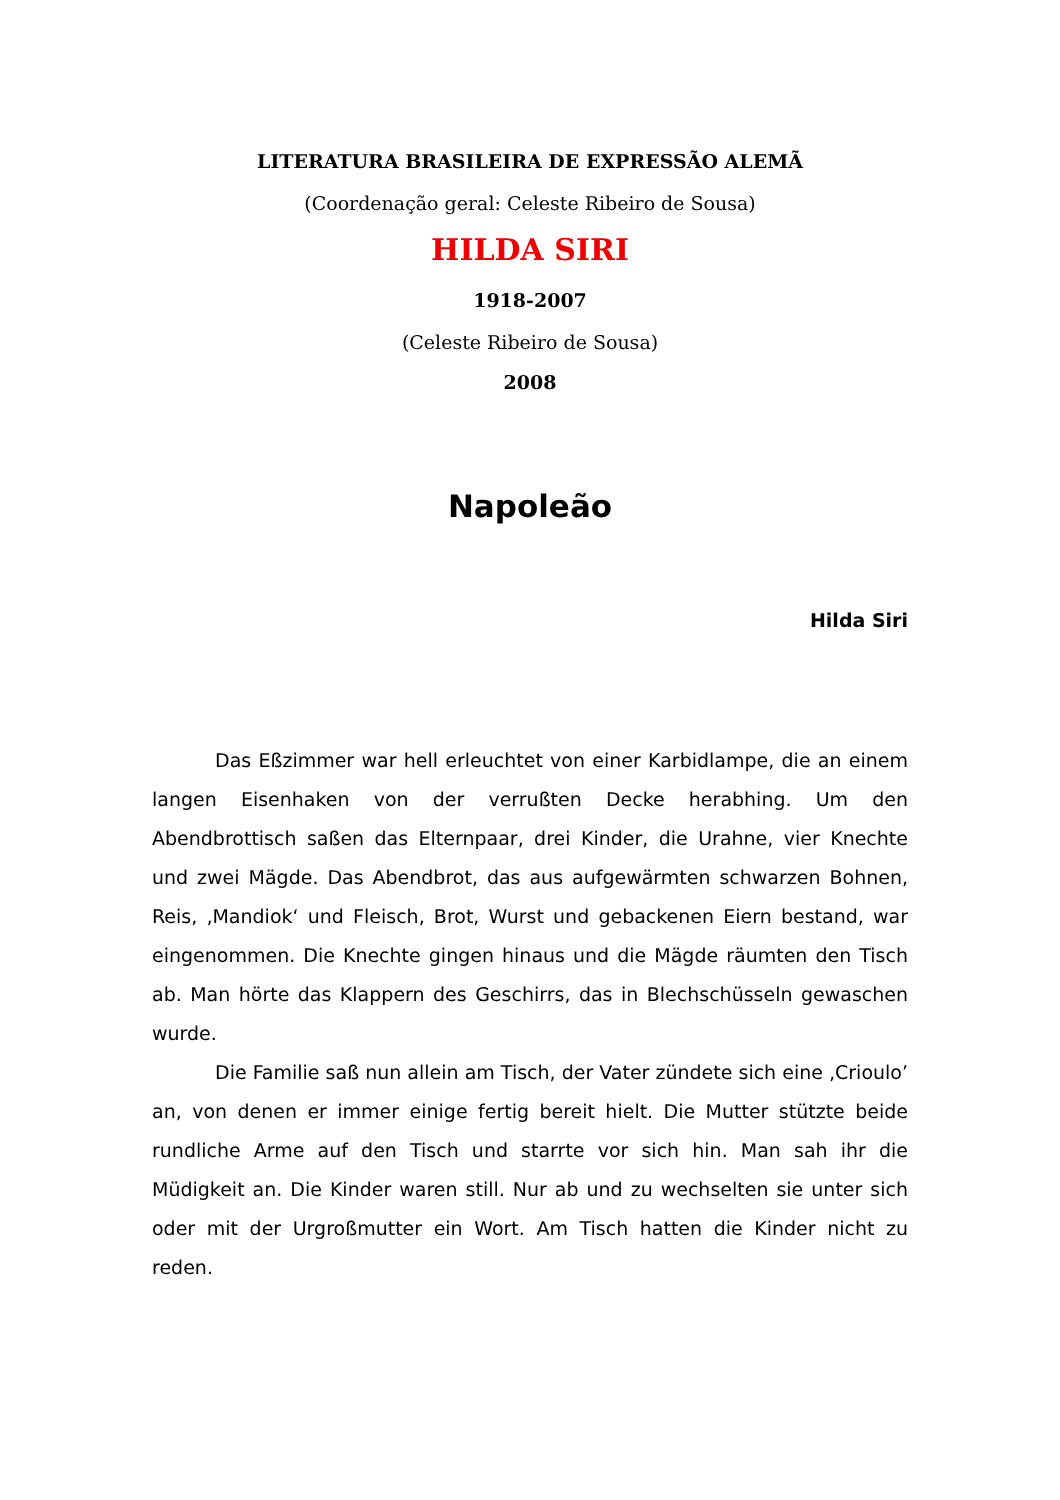LITERATURA BRASILEIRA DE EXPRESSÃO ALEMÃ
(Coordenação geral: Celeste Ribeiro de Sousa)
HILDA SIRI
1918-2007
(Celeste Ribeiro de Sousa)
2008
Napoleão
Hilda Siri
Das Eßzimmer war hell erleuchtet von einer Karbidlampe, die an einem langen Eisenhaken von der verrußten Decke herabhing. Um den Abendbrottisch saßen das Elternpaar, drei Kinder, die Urahne, vier Knechte und zwei Mägde. Das Abendbrot, das aus aufgewärmten schwarzen Bohnen, Reis, ‚Mandiok‘ und Fleisch, Brot, Wurst und gebackenen Eiern bestand, war eingenommen. Die Knechte gingen hinaus und die Mägde räumten den Tisch ab. Man hörte das Klappern des Geschirrs, das in Blechschüsseln gewaschen wurde.
Die Familie saß nun allein am Tisch, der Vater zündete sich eine ‚Crioulo’ an, von denen er immer einige fertig bereit hielt. Die Mutter stützte beide rundliche Arme auf den Tisch und starrte vor sich hin. Man sah ihr die Müdigkeit an. Die Kinder waren still. Nur ab und zu wechselten sie unter sich oder mit der Urgroßmutter ein Wort. Am Tisch hatten die Kinder nicht zu reden.